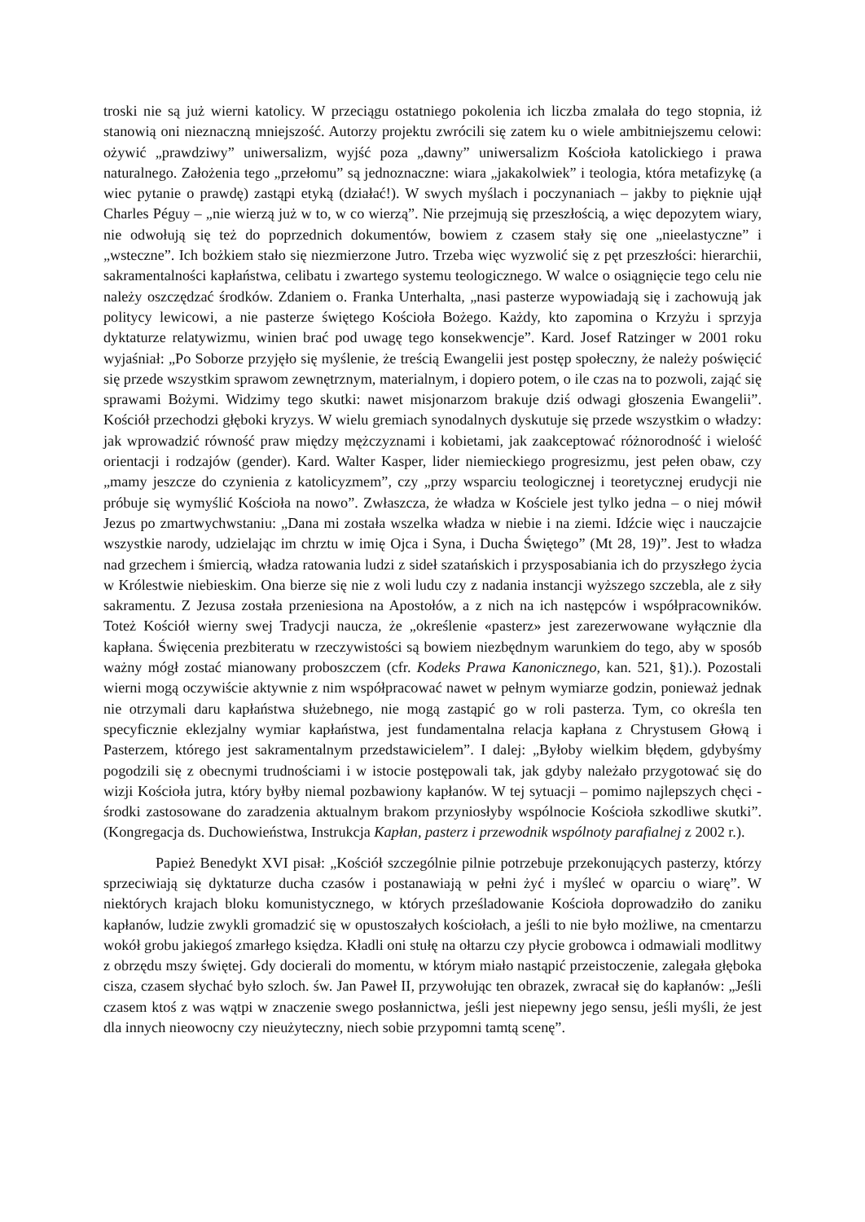troski nie są już wierni katolicy. W przeciągu ostatniego pokolenia ich liczba zmalała do tego stopnia, iż stanowią oni nieznaczną mniejszość. Autorzy projektu zwrócili się zatem ku o wiele ambitniejszemu celowi: ożywić „prawdziwy” uniwersalizm, wyjść poza „dawny” uniwersalizm Kościoła katolickiego i prawa naturalnego. Założenia tego „przełomu” są jednoznaczne: wiara „jakakolwiek” i teologia, która metafizykę (a wiec pytanie o prawdę) zastąpi etyką (działać!). W swych myślach i poczynaniach – jakby to pięknie ujął Charles Péguy – „nie wierzą już w to, w co wierzą”. Nie przejmują się przeszłością, a więc depozytem wiary, nie odwołują się też do poprzednich dokumentów, bowiem z czasem stały się one „nieelastyczne” i „wsteczne”. Ich bożkiem stało się niezmierzone Jutro. Trzeba więc wyzwolić się z pęt przeszłości: hierarchii, sakramentalności kapłaństwa, celibatu i zwartego systemu teologicznego. W walce o osiągnięcie tego celu nie należy oszczędzać środków. Zdaniem o. Franka Unterhalta, „nasi pasterze wypowiadają się i zachowują jak politycy lewicowi, a nie pasterze świętego Kościoła Bożego. Każdy, kto zapomina o Krzyżu i sprzyja dyktaturze relatywizmu, winien brać pod uwagę tego konsekwencje”. Kard. Josef Ratzinger w 2001 roku wyjaśniał: „Po Soborze przyjęło się myślenie, że treścią Ewangelii jest postęp społeczny, że należy poświęcić się przede wszystkim sprawom zewnętrznym, materialnym, i dopiero potem, o ile czas na to pozwoli, zająć się sprawami Bożymi. Widzimy tego skutki: nawet misjonarzom brakuje dziś odwagi głoszenia Ewangelii”. Kościół przechodzi głęboki kryzys. W wielu gremiach synodalnych dyskutuje się przede wszystkim o władzy: jak wprowadzić równość praw między mężczyznami i kobietami, jak zaakceptować różnorodność i wielość orientacji i rodzajów (gender). Kard. Walter Kasper, lider niemieckiego progresizmu, jest pełen obaw, czy „mamy jeszcze do czynienia z katolicyzmem”, czy „przy wsparciu teologicznej i teoretycznej erudycji nie próbuje się wymyślić Kościoła na nowo”. Zwłaszcza, że władza w Kościele jest tylko jedna – o niej mówił Jezus po zmartwychwstaniu: „Dana mi została wszelka władza w niebie i na ziemi. Idźcie więc i nauczajcie wszystkie narody, udzielając im chrztu w imię Ojca i Syna, i Ducha Świętego” (Mt 28, 19)”. Jest to władza nad grzechem i śmiercią, władza ratowania ludzi z sideł szatańskich i przysposabiania ich do przyszłego życia w Królestwie niebieskim. Ona bierze się nie z woli ludu czy z nadania instancji wyższego szczebla, ale z siły sakramentu. Z Jezusa została przeniesiona na Apostołów, a z nich na ich następców i współpracowników. Toteż Kościół wierny swej Tradycji naucza, że „określenie «pasterz» jest zarezerwowane wyłącznie dla kapłana. Święcenia prezbiteratu w rzeczywistości są bowiem niezbędnym warunkiem do tego, aby w sposób ważny mógł zostać mianowany proboszczem (cfr. Kodeks Prawa Kanonicznego, kan. 521, §1).). Pozostali wierni mogą oczywiście aktywnie z nim współpracować nawet w pełnym wymiarze godzin, ponieważ jednak nie otrzymali daru kapłaństwa służebnego, nie mogą zastąpić go w roli pasterza. Tym, co określa ten specyficznie eklezjalny wymiar kapłaństwa, jest fundamentalna relacja kapłana z Chrystusem Głową i Pasterzem, którego jest sakramentalnym przedstawicielem”. I dalej: „Byłoby wielkim błędem, gdybyśmy pogodzili się z obecnymi trudnościami i w istocie postępowali tak, jak gdyby należało przygotować się do wizji Kościoła jutra, który byłby niemal pozbawiony kapłanów. W tej sytuacji – pomimo najlepszych chęci - środki zastosowane do zaradzenia aktualnym brakom przyniosłyby wspólnocie Kościoła szkodliwe skutki”. (Kongregacja ds. Duchowieństwa, Instrukcja Kapłan, pasterz i przewodnik wspólnoty parafialnej z 2002 r.).
Papież Benedykt XVI pisał: „Kościół szczególnie pilnie potrzebuje przekonujących pasterzy, którzy sprzeciwiają się dyktaturze ducha czasów i postanawiają w pełni żyć i myśleć w oparciu o wiarę”. W niektórych krajach bloku komunistycznego, w których prześladowanie Kościoła doprowadziło do zaniku kapłanów, ludzie zwykli gromadzić się w opustoszałych kościołach, a jeśli to nie było możliwe, na cmentarzu wokół grobu jakiegoś zmarłego księdza. Kładli oni stułę na ołtarzu czy płycie grobowca i odmawiali modlitwy z obrzędu mszy świętej. Gdy docierali do momentu, w którym miało nastąpić przeistoczenie, zalegała głęboka cisza, czasem słychać było szloch. św. Jan Paweł II, przywołując ten obrazek, zwracał się do kapłanów: „Jeśli czasem ktoś z was wątpi w znaczenie swego posłannictwa, jeśli jest niepewny jego sensu, jeśli myśli, że jest dla innych nieowocny czy nieużyteczny, niech sobie przypomni tamtą scenę”.